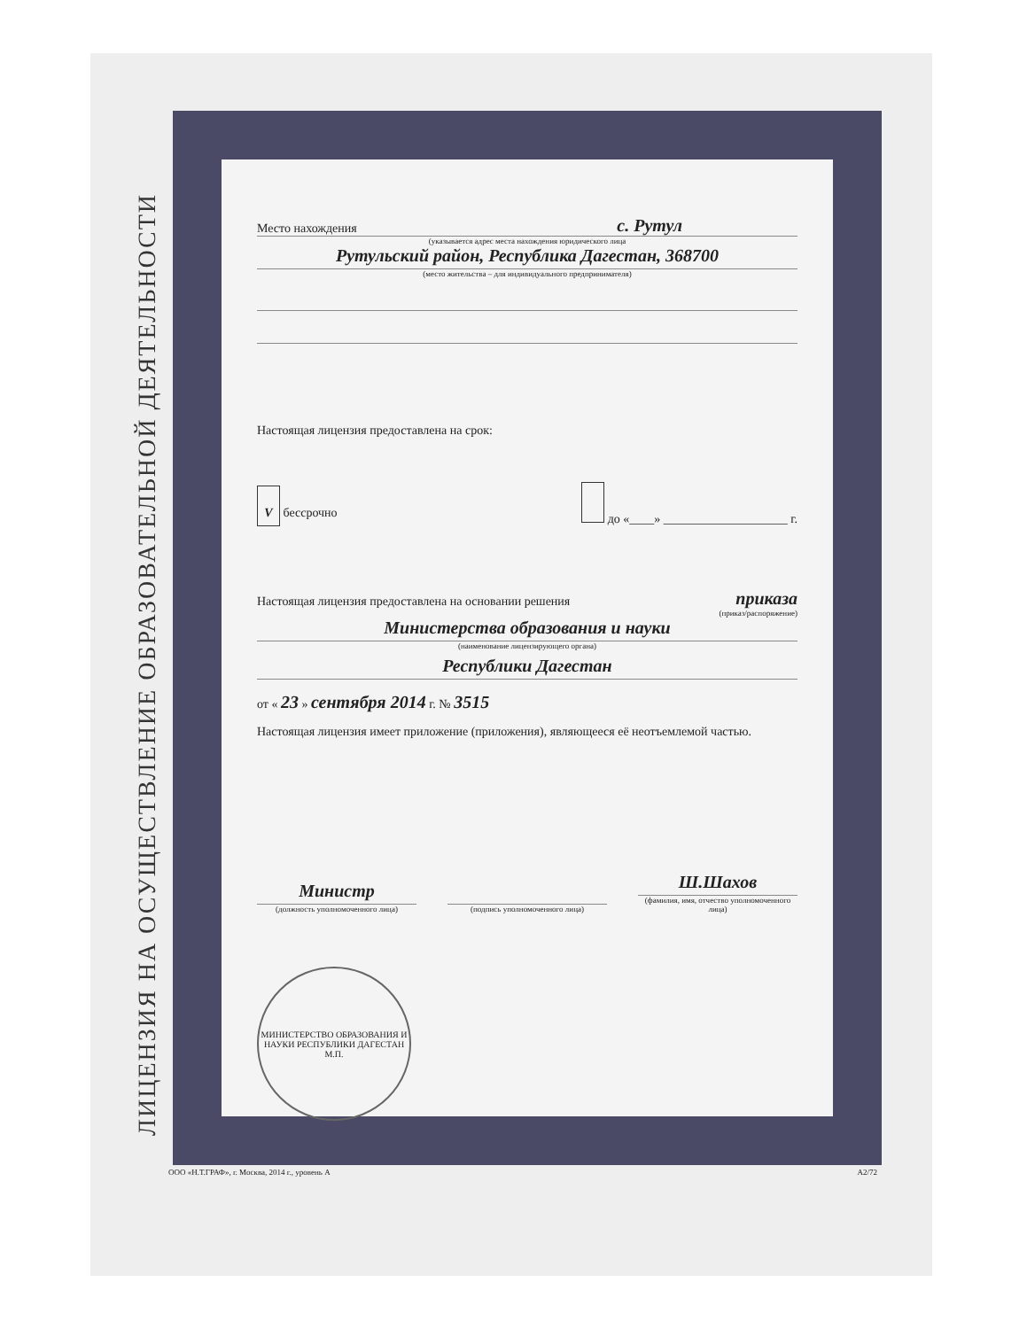ЛИЦЕНЗИЯ НА ОСУЩЕСТВЛЕНИЕ ОБРАЗОВАТЕЛЬНОЙ ДЕЯТЕЛЬНОСТИ
Место нахождения с. Рутул
(указывается адрес места нахождения юридического лица
Рутульский район, Республика Дагестан, 368700
(место жительства – для индивидуального предпринимателя)
Настоящая лицензия предоставлена на срок:
V бессрочно до «____» ____________________ г.
Настоящая лицензия предоставлена на основании решения приказа
(приказ/распоряжение)
Министерства образования и науки
(наименование лицензирующего органа)
Республики Дагестан
от « 23 » сентября 2014 г. № 3515
Настоящая лицензия имеет приложение (приложения), являющееся её неотъемлемой частью.
Министр
(должность уполномоченного лица)
(подпись уполномоченного лица)
Ш.Шахов
(фамилия, имя, отчество уполномоченного лица)
МИНИСТЕРСТВО ОБРАЗОВАНИЯ И НАУКИ РЕСПУБЛИКИ ДАГЕСТАН
М.П.
ООО «Н.Т.ГРАФ», г. Москва, 2014 г., уровень А А2/72